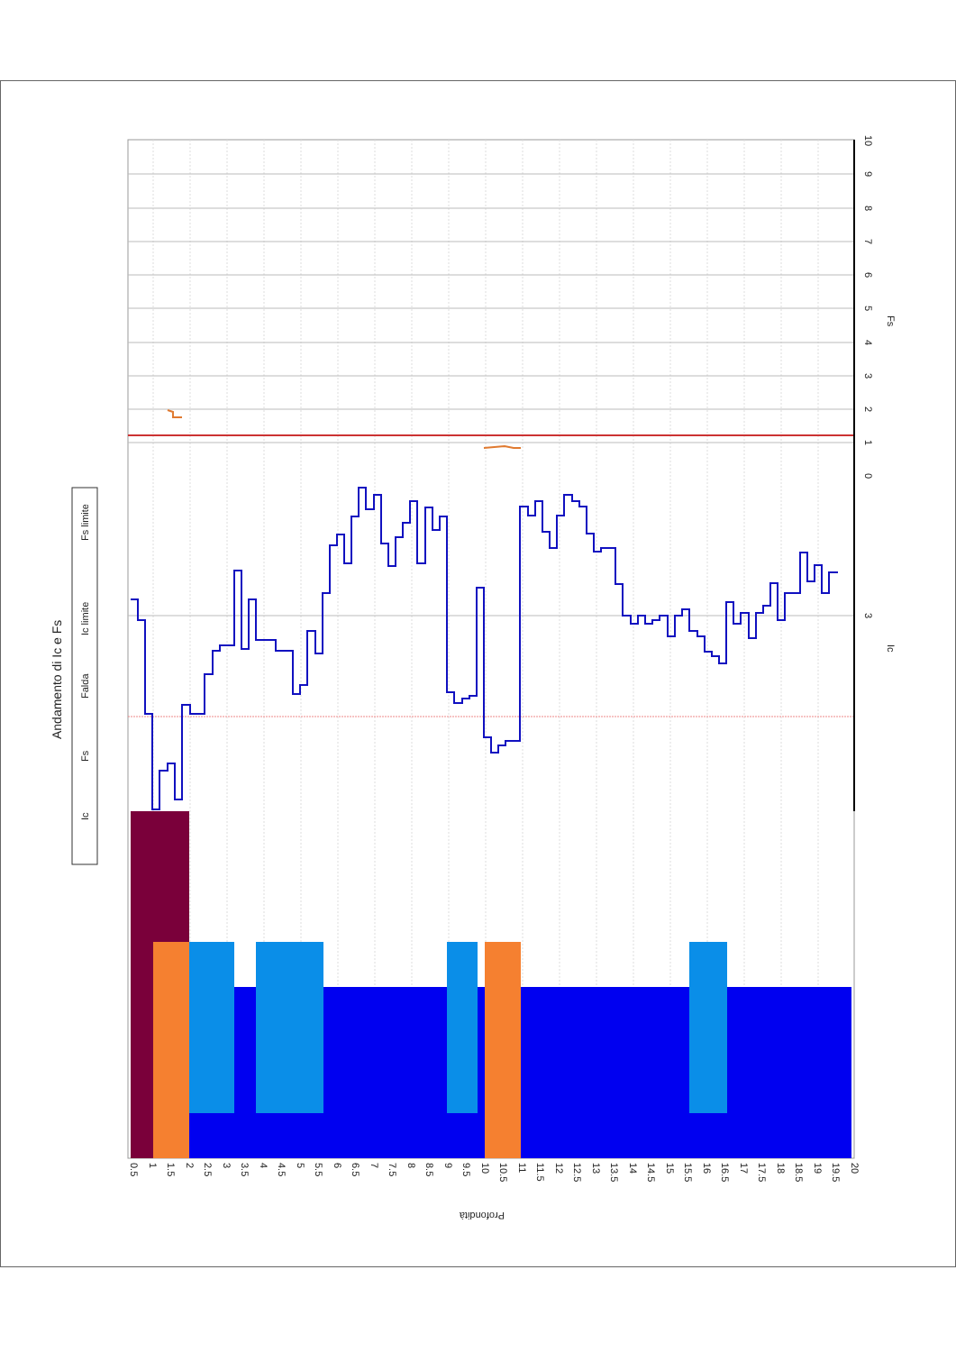Andamento di Ic e Fs
Ic
Fs
Falda
Ic limite
Fs limite
Fs
Ic
Profondità
3
0
1
2
3
4
5
6
7
8
9
10
0.5
1
1.5
2
2.5
3
3.5
4
4.5
5
5.5
6
6.5
7
7.5
8
8.5
9
9.5
10
10.5
11
11.5
12
12.5
13
13.5
14
14.5
15
15.5
16
16.5
17
17.5
18
18.5
19
19.5
20